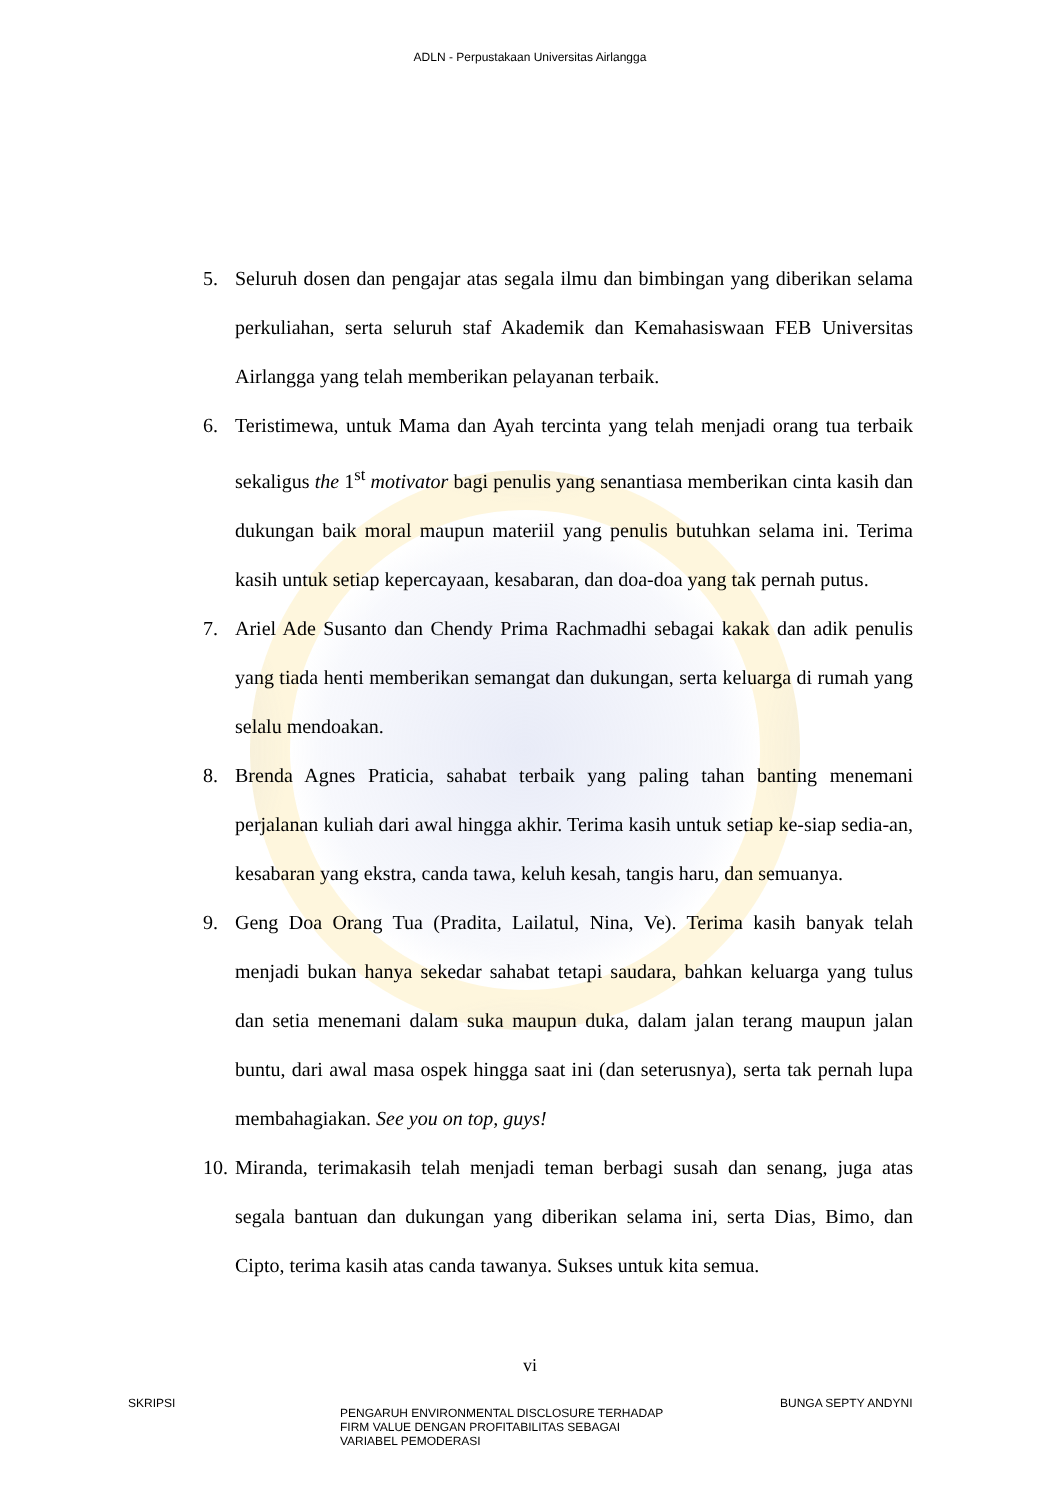ADLN - Perpustakaan Universitas Airlangga
5. Seluruh dosen dan pengajar atas segala ilmu dan bimbingan yang diberikan selama perkuliahan, serta seluruh staf Akademik dan Kemahasiswaan FEB Universitas Airlangga yang telah memberikan pelayanan terbaik.
6. Teristimewa, untuk Mama dan Ayah tercinta yang telah menjadi orang tua terbaik sekaligus the 1<sup>st</sup> motivator bagi penulis yang senantiasa memberikan cinta kasih dan dukungan baik moral maupun materiil yang penulis butuhkan selama ini. Terima kasih untuk setiap kepercayaan, kesabaran, dan doa-doa yang tak pernah putus.
7. Ariel Ade Susanto dan Chendy Prima Rachmadhi sebagai kakak dan adik penulis yang tiada henti memberikan semangat dan dukungan, serta keluarga di rumah yang selalu mendoakan.
8. Brenda Agnes Praticia, sahabat terbaik yang paling tahan banting menemani perjalanan kuliah dari awal hingga akhir. Terima kasih untuk setiap ke-siap sedia-an, kesabaran yang ekstra, canda tawa, keluh kesah, tangis haru, dan semuanya.
9. Geng Doa Orang Tua (Pradita, Lailatul, Nina, Ve). Terima kasih banyak telah menjadi bukan hanya sekedar sahabat tetapi saudara, bahkan keluarga yang tulus dan setia menemani dalam suka maupun duka, dalam jalan terang maupun jalan buntu, dari awal masa ospek hingga saat ini (dan seterusnya), serta tak pernah lupa membahagiakan. See you on top, guys!
10. Miranda, terimakasih telah menjadi teman berbagi susah dan senang, juga atas segala bantuan dan dukungan yang diberikan selama ini, serta Dias, Bimo, dan Cipto, terima kasih atas canda tawanya. Sukses untuk kita semua.
vi
SKRIPSI
PENGARUH ENVIRONMENTAL DISCLOSURE TERHADAP
FIRM VALUE DENGAN PROFITABILITAS SEBAGAI
VARIABEL PEMODERASI
BUNGA SEPTY ANDYNI